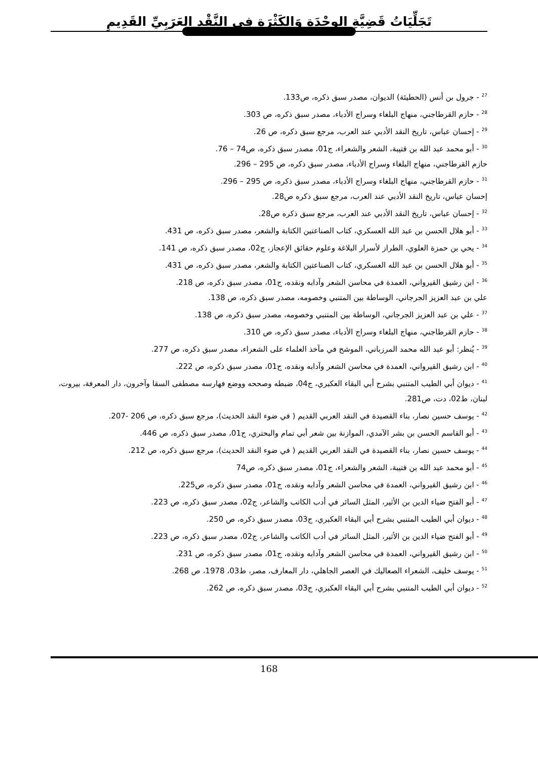تَجَلِّيَاتُ قَضِيَّةِ الوِحْدَةِ وَالكَثْرَةِ فِي النَّقْدِ العَرَبِيِّ القَدِيمِ
<sup>27</sup> - جرول بن أنس (الحطيئة) الديوان، مصدر سبق ذكره، ص133.
<sup>28</sup> - حازم القرطاجني، منهاج البلغاء وسراج الأدباء، مصدر سبق ذكره، ص 303.
<sup>29</sup> - إحسان عباس، تاريخ النقد الأدبي عند العرب، مرجع سبق ذكره، ص 26.
<sup>30</sup> - أبو محمد عبد الله بن قتيبة، الشعر والشعراء، ج01، مصدر سبق ذكره، ص74 – 76.
حازم القرطاجني، منهاج البلغاء وسراج الأدباء، مصدر سبق ذكره، ص 295 – 296.
<sup>31</sup> - حازم القرطاجني، منهاج البلغاء وسراج الأدباء، مصدر سبق ذكره، ص 295 – 296.
إحسان عباس، تاريخ النقد الأدبي عند العرب، مرجع سبق ذكره ص28.
<sup>32</sup> - إحسان عباس، تاريخ النقد الأدبي عند العرب، مرجع سبق ذكره ص28.
<sup>33</sup> - أبو هلال الحسن بن عبد الله العسكري، كتاب الصناعتين الكتابة والشعر، مصدر سبق ذكره، ص 431.
<sup>34</sup> - يحي بن حمزة العلوي، الطراز لأسرار البلاغة وعلوم حقائق الإعجاز، ج02، مصدر سبق ذكره، ص 141.
<sup>35</sup> - أبو هلال الحسن بن عبد الله العسكري، كتاب الصناعتين الكتابة والشعر، مصدر سبق ذكره، ص 431.
<sup>36</sup> - ابن رشيق القيرواني، العمدة في محاسن الشعر وآدابه ونقده، ج01، مصدر سبق ذكره، ص 218.
علي بن عبد العزيز الجرجاني، الوساطة بين المتنبي وخصومه، مصدر سبق ذكره، ص 138.
<sup>37</sup> - علي بن عبد العزيز الجرجاني، الوساطة بين المتنبي وخصومه، مصدر سبق ذكره، ص 138.
<sup>38</sup> - حازم القرطاجني، منهاج البلغاء وسراج الأدباء، مصدر سبق ذكره، ص 310.
<sup>39</sup> - يُنظر: أبو عبد الله محمد المرزباني، الموشح في مآخذ العلماء على الشعراء، مصدر سبق ذكره، ص 277.
<sup>40</sup> - ابن رشيق القيرواني، العمدة في محاسن الشعر وآدابه ونقده، ج01، مصدر سبق ذكره، ص 222.
<sup>41</sup> - ديوان أبي الطيب المتنبي بشرح أبي البقاء العكبري، ج04، ضبطه وصححه ووضع فهارسه مصطفى السقا وآخرون، دار المعرفة، بيروت، لبنان، ط02، دت، ص281.
<sup>42</sup> - يوسف حسين نصار، بناء القصيدة في النقد العربي القديم ( في ضوء النقد الحديث)، مرجع سبق ذكره، ص 206 -207.
<sup>43</sup> - أبو القاسم الحسن بن بشر الآمدي، الموازنة بين شعر أبي تمام والبحتري، ج01، مصدر سبق ذكره، ص 446.
<sup>44</sup> - يوسف حسين نصار، بناء القصيدة في النقد العربي القديم ( في ضوء النقد الحديث)، مرجع سبق ذكره، ص 212.
<sup>45</sup> - أبو محمد عبد الله بن قتيبة، الشعر والشعراء، ج01، مصدر سبق ذكره، ص74
<sup>46</sup> - ابن رشيق القيرواني، العمدة في محاسن الشعر وآدابه ونقده، ج01، مصدر سبق ذكره، ص225.
<sup>47</sup> - أبو الفتح ضياء الدين بن الأثير، المثل السائر في أدب الكاتب والشاعر، ج02، مصدر سبق ذكره، ص 223.
<sup>48</sup> - ديوان أبي الطيب المتنبي بشرح أبي البقاء العكبري، ج03، مصدر سبق ذكره، ص 250.
<sup>49</sup> - أبو الفتح ضياء الدين بن الأثير، المثل السائر في أدب الكاتب والشاعر، ج02، مصدر سبق ذكره، ص 223.
<sup>50</sup> - ابن رشيق القيرواني، العمدة في محاسن الشعر وآدابه ونقده، ج01، مصدر سبق ذكره، ص 231.
<sup>51</sup> - يوسف خليف، الشعراء الصعاليك في العصر الجاهلي، دار المعارف، مصر، ط03، 1978، ص 268.
<sup>52</sup> - ديوان أبي الطيب المتنبي بشرح أبي البقاء العكبري، ج03، مصدر سبق ذكره، ص 262.
168